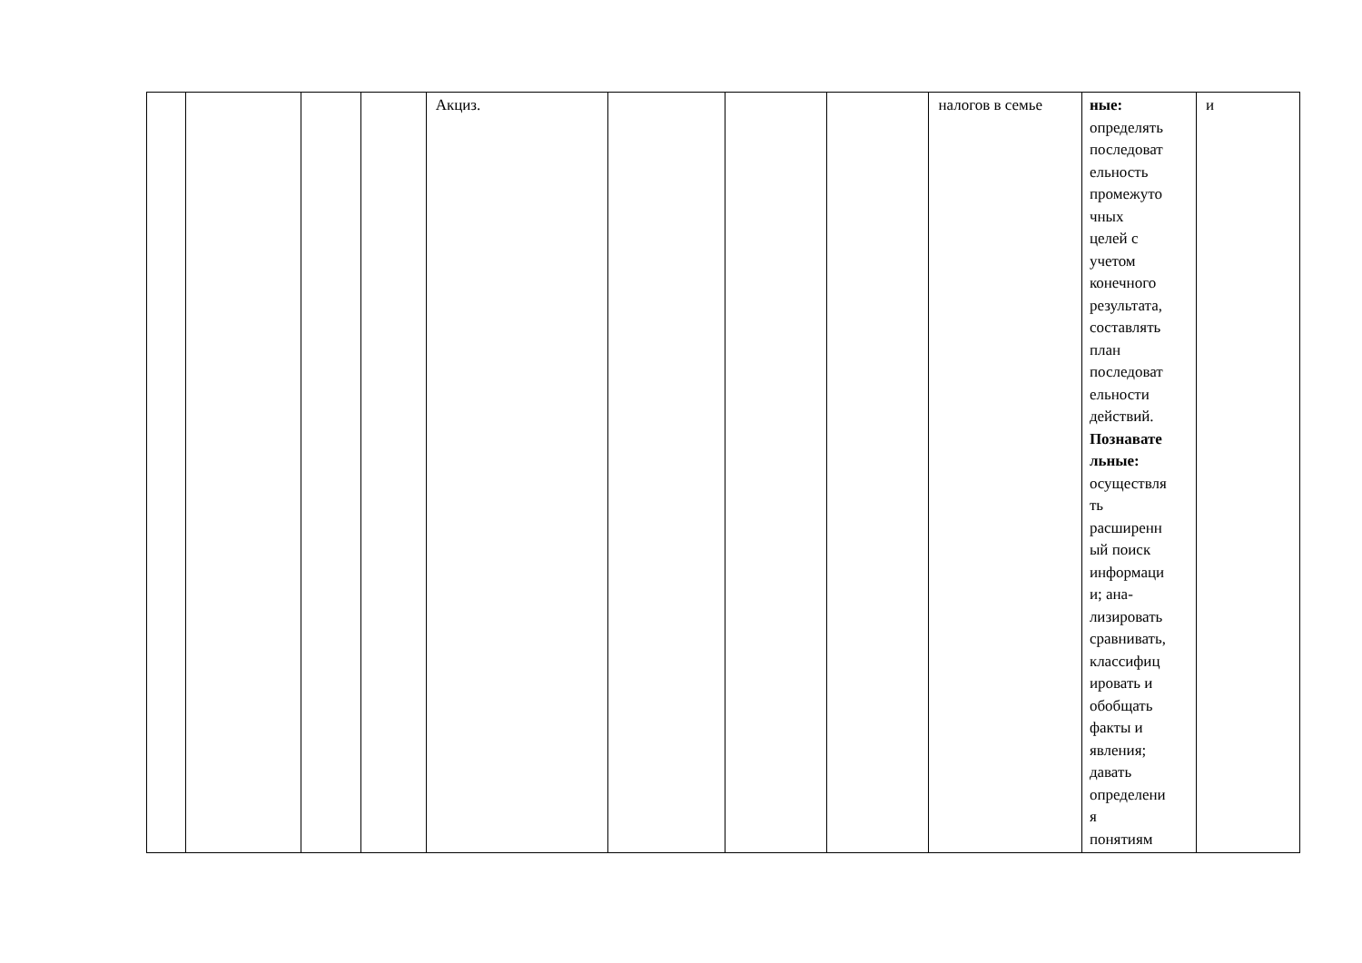| | | | | Акциз. | | | | налогов в семье | ные: определять последоват ельность промежуто чных целей с учетом конечного результата, составлять план последоват ельности действий. Познавате льные: осуществля ть расширенн ый поиск информаци и; ана- лизировать сравнивать, классифиц ировать и обобщать факты и явления; давать определени я понятиям | и |